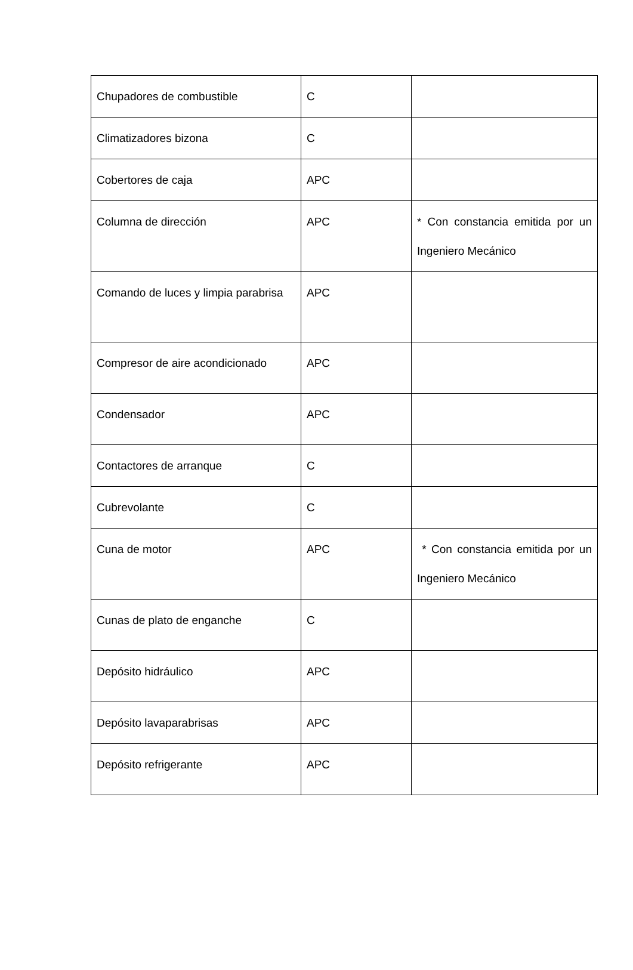| Chupadores de combustible | C | |
| Climatizadores bizona | C | |
| Cobertores de caja | APC | |
| Columna de dirección | APC | * Con constancia emitida por un Ingeniero Mecánico |
| Comando de luces y limpia parabrisa | APC | |
| Compresor de aire acondicionado | APC | |
| Condensador | APC | |
| Contactores de arranque | C | |
| Cubrevolante | C | |
| Cuna de motor | APC | * Con constancia emitida por un Ingeniero Mecánico |
| Cunas de plato de enganche | C | |
| Depósito hidráulico | APC | |
| Depósito lavaparabrisas | APC | |
| Depósito refrigerante | APC | |